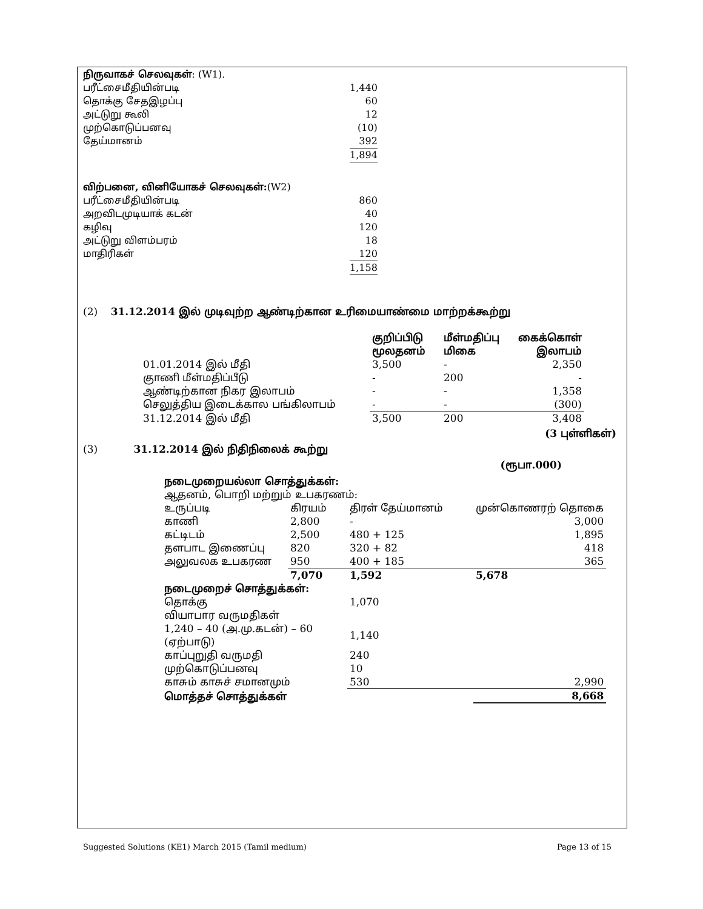| நிருவாகச் செலவுகள் : (W1). | |
| பரீட்சைமீதியின்படி | 1,440 |
| தொக்கு சேதஇழப்பு | 60 |
| அட்டுறு கூலி | 12 |
| முற்கொடுப்பனவு | (10) |
| தேய்மானம் | 392 |
| | 1,894 |
| விற்பனை, வினியோகச் செலவுகள்: (W2) | |
| பரீட்சைமீதியின்படி | 860 |
| அறவிடமுடியாக் கடன் | 40 |
| கழிவு | 120 |
| அட்டுறு விளம்பரம் | 18 |
| மாதிரிகள் | 120 |
| | 1,158 |
(2) 31.12.2014 இல் முடிவுற்ற ஆண்டிற்கான உரிமையாண்மை மாற்றக்கூற்று
| | குறிப்பிடு மூலதனம் | மீள்மதிப்பு மிகை | கைக்கொள் இலாபம் |
| 01.01.2014 இல் மீதி | 3,500 | - | 2,350 |
| குாணி மீள்மதிப்பீடு | - | 200 | - |
| ஆண்டிற்கான நிகர இலாபம் | - | - | 1,358 |
| செலுத்திய இடைக்கால பங்கிலாபம் | - | - | (300) |
| 31.12.2014 இல் மீதி | 3,500 | 200 | 3,408 |
(3 புள்ளிகள்)
(3) 31.12.2014 இல் நிதிநிலைக் கூற்று
(ரூபா.000)
| நடைமுறையல்லா சொத்துக்கள்: | | | |
| ஆதனம், பொறி மற்றும் உபகரணம்: | | | |
| உருப்படி | கிரயம் | திரள் தேய்மானம் | முன்கொணரற் தொகை |
| காணி | 2,800 | - | 3,000 |
| கட்டிடம் | 2,500 | 480 + 125 | 1,895 |
| தளபாட இணைப்பு | 820 | 320 + 82 | 418 |
| அலுவலக உபகரண | 950 | 400 + 185 | 365 |
| | 7,070 | 1,592 | 5,678 |
| நடைமுறைச் சொத்துக்கள்: | | | |
| தொக்கு | | 1,070 | |
| வியாபார வருமதிகள் | | | |
| 1,240 – 40 (அ.மு.கடன்) – 60 (ஏற்பாடு) | | 1,140 | |
| காப்புறுதி வருமதி | | 240 | |
| முற்கொடுப்பனவு | | 10 | |
| காசும் காசுச் சமானமும் | | 530 | 2,990 |
| மொத்தச் சொத்துக்கள் | | | 8,668 |
Suggested Solutions (KE1) March 2015 (Tamil medium) Page 13 of 15